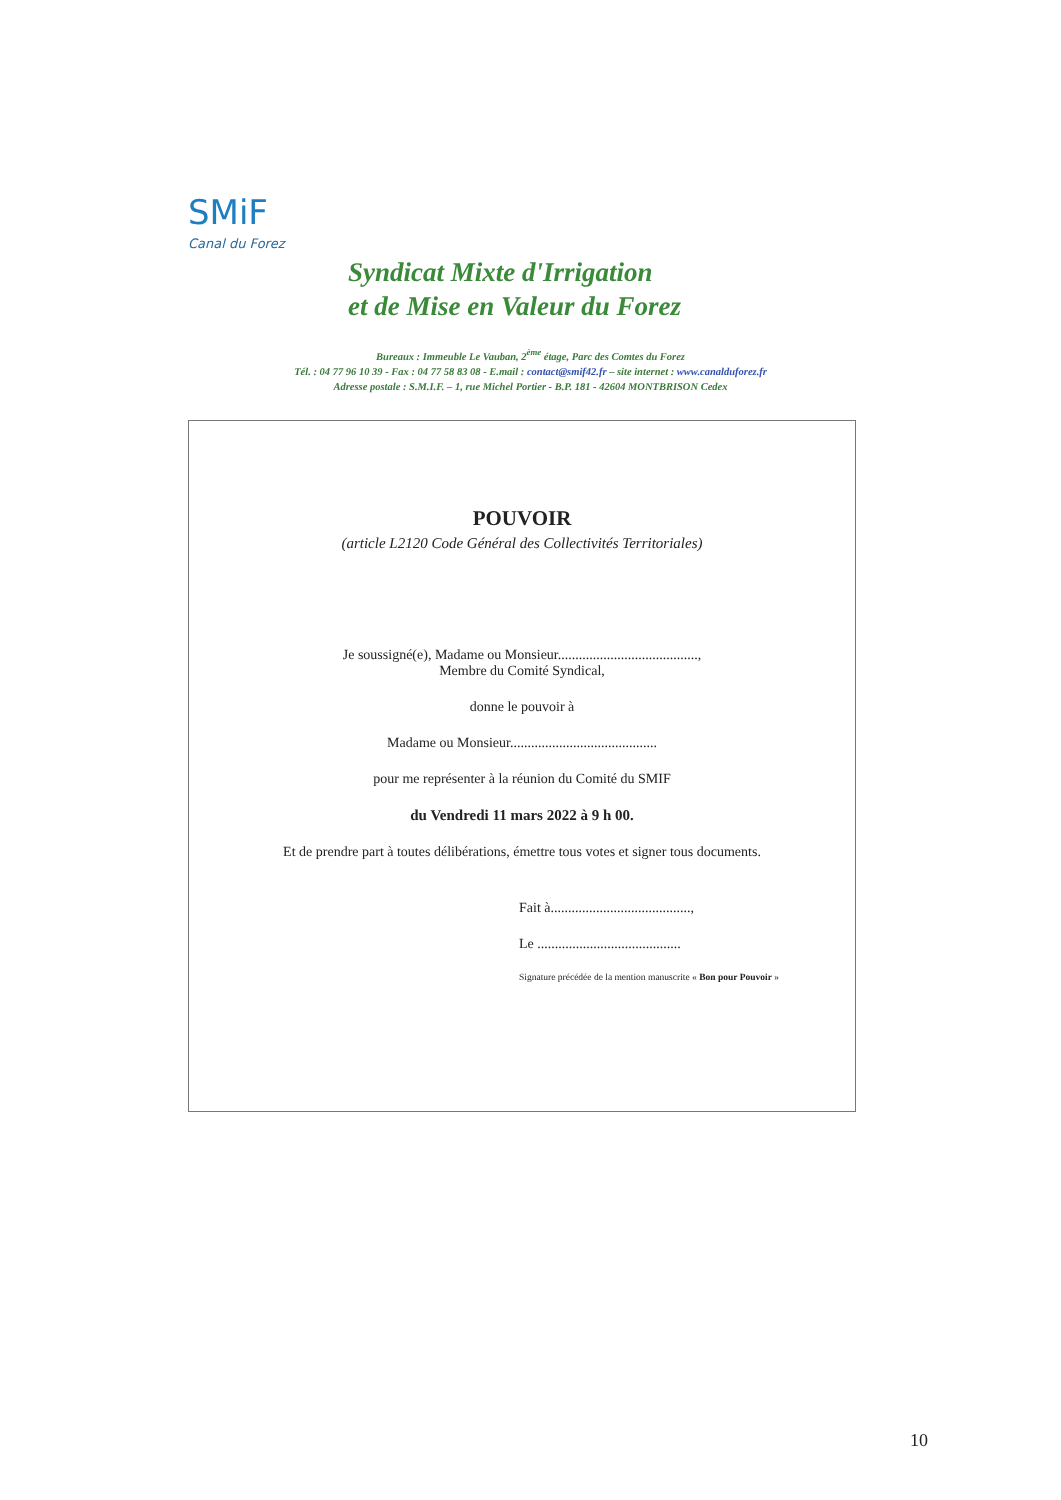SMiF
Canal du Forez
Syndicat Mixte d'Irrigation
et de Mise en Valeur du Forez
Bureaux : Immeuble Le Vauban, 2<sup>ème</sup> étage, Parc des Comtes du Forez
Tél. : 04 77 96 10 39 - Fax : 04 77 58 83 08 - E.mail : contact@smif42.fr – site internet : www.canalduforez.fr
Adresse postale : S.M.I.F. – 1, rue Michel Portier - B.P. 181 - 42604 MONTBRISON Cedex
POUVOIR
(article L2120 Code Général des Collectivités Territoriales)
Je soussigné(e), Madame ou Monsieur........................................,
Membre du Comité Syndical,
donne le pouvoir à
Madame ou Monsieur..........................................
pour me représenter à la réunion du Comité du SMIF
du Vendredi 11 mars 2022 à 9 h 00.
Et de prendre part à toutes délibérations, émettre tous votes et signer tous documents.
Fait à........................................,
Le .........................................
Signature précédée de la mention manuscrite « Bon pour Pouvoir »
10